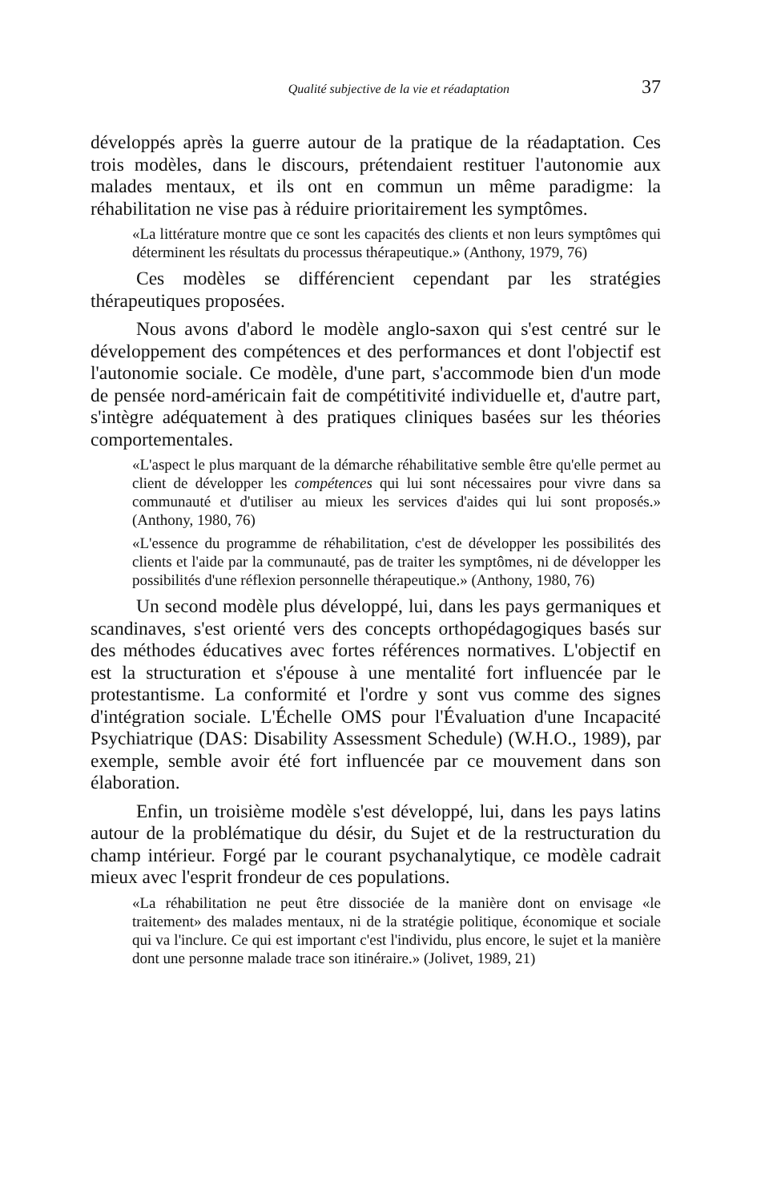Qualité subjective de la vie et réadaptation 37
développés après la guerre autour de la pratique de la réadaptation. Ces trois modèles, dans le discours, prétendaient restituer l'autonomie aux malades mentaux, et ils ont en commun un même paradigme: la réhabilitation ne vise pas à réduire prioritairement les symptômes.
«La littérature montre que ce sont les capacités des clients et non leurs symptômes qui déterminent les résultats du processus thérapeutique.» (Anthony, 1979, 76)
Ces modèles se différencient cependant par les stratégies thérapeutiques proposées.
Nous avons d'abord le modèle anglo-saxon qui s'est centré sur le développement des compétences et des performances et dont l'objectif est l'autonomie sociale. Ce modèle, d'une part, s'accommode bien d'un mode de pensée nord-américain fait de compétitivité individuelle et, d'autre part, s'intègre adéquatement à des pratiques cliniques basées sur les théories comportementales.
«L'aspect le plus marquant de la démarche réhabilitative semble être qu'elle permet au client de développer les compétences qui lui sont nécessaires pour vivre dans sa communauté et d'utiliser au mieux les services d'aides qui lui sont proposés.» (Anthony, 1980, 76)
«L'essence du programme de réhabilitation, c'est de développer les possibilités des clients et l'aide par la communauté, pas de traiter les symptômes, ni de développer les possibilités d'une réflexion personnelle thérapeutique.» (Anthony, 1980, 76)
Un second modèle plus développé, lui, dans les pays germaniques et scandinaves, s'est orienté vers des concepts orthopédagogiques basés sur des méthodes éducatives avec fortes références normatives. L'objectif en est la structuration et s'épouse à une mentalité fort influencée par le protestantisme. La conformité et l'ordre y sont vus comme des signes d'intégration sociale. L'Échelle OMS pour l'Évaluation d'une Incapacité Psychiatrique (DAS: Disability Assessment Schedule) (W.H.O., 1989), par exemple, semble avoir été fort influencée par ce mouvement dans son élaboration.
Enfin, un troisième modèle s'est développé, lui, dans les pays latins autour de la problématique du désir, du Sujet et de la restructuration du champ intérieur. Forgé par le courant psychanalytique, ce modèle cadrait mieux avec l'esprit frondeur de ces populations.
«La réhabilitation ne peut être dissociée de la manière dont on envisage «le traitement» des malades mentaux, ni de la stratégie politique, économique et sociale qui va l'inclure. Ce qui est important c'est l'individu, plus encore, le sujet et la manière dont une personne malade trace son itinéraire.» (Jolivet, 1989, 21)